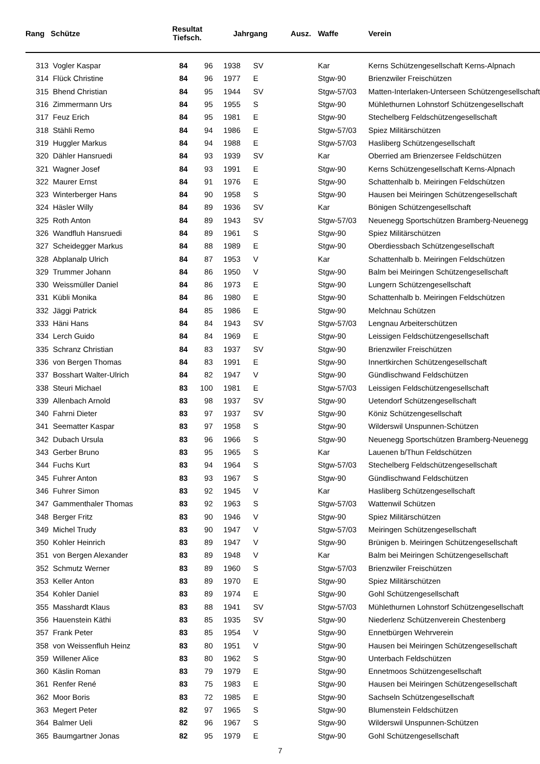| Rang | Schütze | Resultat Tiefsch. | | Jahrgang Ausz. | | Waffe | Verein |
| --- | --- | --- | --- | --- | --- | --- | --- |
| 313 | Vogler Kaspar | 84 | 96 | 1938 | SV | Kar | Kerns Schützengesellschaft Kerns-Alpnach |
| 314 | Flück Christine | 84 | 96 | 1977 | E | Stgw-90 | Brienzwiler Freischützen |
| 315 | Bhend Christian | 84 | 95 | 1944 | SV | Stgw-57/03 | Matten-Interlaken-Unterseen Schützengesellschaft |
| 316 | Zimmermann Urs | 84 | 95 | 1955 | S | Stgw-90 | Mühlethurnen Lohnstorf Schützengesellschaft |
| 317 | Feuz Erich | 84 | 95 | 1981 | E | Stgw-90 | Stechelberg Feldschützengesellschaft |
| 318 | Stähli Remo | 84 | 94 | 1986 | E | Stgw-57/03 | Spiez Militärschützen |
| 319 | Huggler Markus | 84 | 94 | 1988 | E | Stgw-57/03 | Hasliberg Schützengesellschaft |
| 320 | Dähler Hansruedi | 84 | 93 | 1939 | SV | Kar | Oberried am Brienzersee Feldschützen |
| 321 | Wagner Josef | 84 | 93 | 1991 | E | Stgw-90 | Kerns Schützengesellschaft Kerns-Alpnach |
| 322 | Maurer Ernst | 84 | 91 | 1976 | E | Stgw-90 | Schattenhalb b. Meiringen Feldschützen |
| 323 | Winterberger Hans | 84 | 90 | 1958 | S | Stgw-90 | Hausen bei Meiringen Schützengesellschaft |
| 324 | Häsler Willy | 84 | 89 | 1936 | SV | Kar | Bönigen Schützengesellschaft |
| 325 | Roth Anton | 84 | 89 | 1943 | SV | Stgw-57/03 | Neuenegg Sportschützen Bramberg-Neuenegg |
| 326 | Wandfluh Hansruedi | 84 | 89 | 1961 | S | Stgw-90 | Spiez Militärschützen |
| 327 | Scheidegger Markus | 84 | 88 | 1989 | E | Stgw-90 | Oberdiessbach Schützengesellschaft |
| 328 | Abplanalp Ulrich | 84 | 87 | 1953 | V | Kar | Schattenhalb b. Meiringen Feldschützen |
| 329 | Trummer Johann | 84 | 86 | 1950 | V | Stgw-90 | Balm bei Meiringen Schützengesellschaft |
| 330 | Weissmüller Daniel | 84 | 86 | 1973 | E | Stgw-90 | Lungern Schützengesellschaft |
| 331 | Kübli Monika | 84 | 86 | 1980 | E | Stgw-90 | Schattenhalb b. Meiringen Feldschützen |
| 332 | Jäggi Patrick | 84 | 85 | 1986 | E | Stgw-90 | Melchnau Schützen |
| 333 | Häni Hans | 84 | 84 | 1943 | SV | Stgw-57/03 | Lengnau Arbeiterschützen |
| 334 | Lerch Guido | 84 | 84 | 1969 | E | Stgw-90 | Leissigen Feldschützengesellschaft |
| 335 | Schranz Christian | 84 | 83 | 1937 | SV | Stgw-90 | Brienzwiler Freischützen |
| 336 | von Bergen Thomas | 84 | 83 | 1991 | E | Stgw-90 | Innertkirchen Schützengesellschaft |
| 337 | Bosshart Walter-Ulrich | 84 | 82 | 1947 | V | Stgw-90 | Gündlischwand Feldschützen |
| 338 | Steuri Michael | 83 | 100 | 1981 | E | Stgw-57/03 | Leissigen Feldschützengesellschaft |
| 339 | Allenbach Arnold | 83 | 98 | 1937 | SV | Stgw-90 | Uetendorf Schützengesellschaft |
| 340 | Fahrni Dieter | 83 | 97 | 1937 | SV | Stgw-90 | Köniz Schützengesellschaft |
| 341 | Seematter Kaspar | 83 | 97 | 1958 | S | Stgw-90 | Wilderswil Unspunnen-Schützen |
| 342 | Dubach Ursula | 83 | 96 | 1966 | S | Stgw-90 | Neuenegg Sportschützen Bramberg-Neuenegg |
| 343 | Gerber Bruno | 83 | 95 | 1965 | S | Kar | Lauenen b/Thun Feldschützen |
| 344 | Fuchs Kurt | 83 | 94 | 1964 | S | Stgw-57/03 | Stechelberg Feldschützengesellschaft |
| 345 | Fuhrer Anton | 83 | 93 | 1967 | S | Stgw-90 | Gündlischwand Feldschützen |
| 346 | Fuhrer Simon | 83 | 92 | 1945 | V | Kar | Hasliberg Schützengesellschaft |
| 347 | Gammenthaler Thomas | 83 | 92 | 1963 | S | Stgw-57/03 | Wattenwil Schützen |
| 348 | Berger Fritz | 83 | 90 | 1946 | V | Stgw-90 | Spiez Militärschützen |
| 349 | Michel Trudy | 83 | 90 | 1947 | V | Stgw-57/03 | Meiringen Schützengesellschaft |
| 350 | Kohler Heinrich | 83 | 89 | 1947 | V | Stgw-90 | Brünigen b. Meiringen Schützengesellschaft |
| 351 | von Bergen Alexander | 83 | 89 | 1948 | V | Kar | Balm bei Meiringen Schützengesellschaft |
| 352 | Schmutz Werner | 83 | 89 | 1960 | S | Stgw-57/03 | Brienzwiler Freischützen |
| 353 | Keller Anton | 83 | 89 | 1970 | E | Stgw-90 | Spiez Militärschützen |
| 354 | Kohler Daniel | 83 | 89 | 1974 | E | Stgw-90 | Gohl Schützengesellschaft |
| 355 | Masshardt Klaus | 83 | 88 | 1941 | SV | Stgw-57/03 | Mühlethurnen Lohnstorf Schützengesellschaft |
| 356 | Hauenstein Käthi | 83 | 85 | 1935 | SV | Stgw-90 | Niederlenz Schützenverein Chestenberg |
| 357 | Frank Peter | 83 | 85 | 1954 | V | Stgw-90 | Ennetbürgen Wehrverein |
| 358 | von Weissenfluh Heinz | 83 | 80 | 1951 | V | Stgw-90 | Hausen bei Meiringen Schützengesellschaft |
| 359 | Willener Alice | 83 | 80 | 1962 | S | Stgw-90 | Unterbach Feldschützen |
| 360 | Käslin Roman | 83 | 79 | 1979 | E | Stgw-90 | Ennetmoos Schützengesellschaft |
| 361 | Renfer René | 83 | 75 | 1983 | E | Stgw-90 | Hausen bei Meiringen Schützengesellschaft |
| 362 | Moor Boris | 83 | 72 | 1985 | E | Stgw-90 | Sachseln Schützengesellschaft |
| 363 | Megert Peter | 82 | 97 | 1965 | S | Stgw-90 | Blumenstein Feldschützen |
| 364 | Balmer Ueli | 82 | 96 | 1967 | S | Stgw-90 | Wilderswil Unspunnen-Schützen |
| 365 | Baumgartner Jonas | 82 | 95 | 1979 | E | Stgw-90 | Gohl Schützengesellschaft |
7